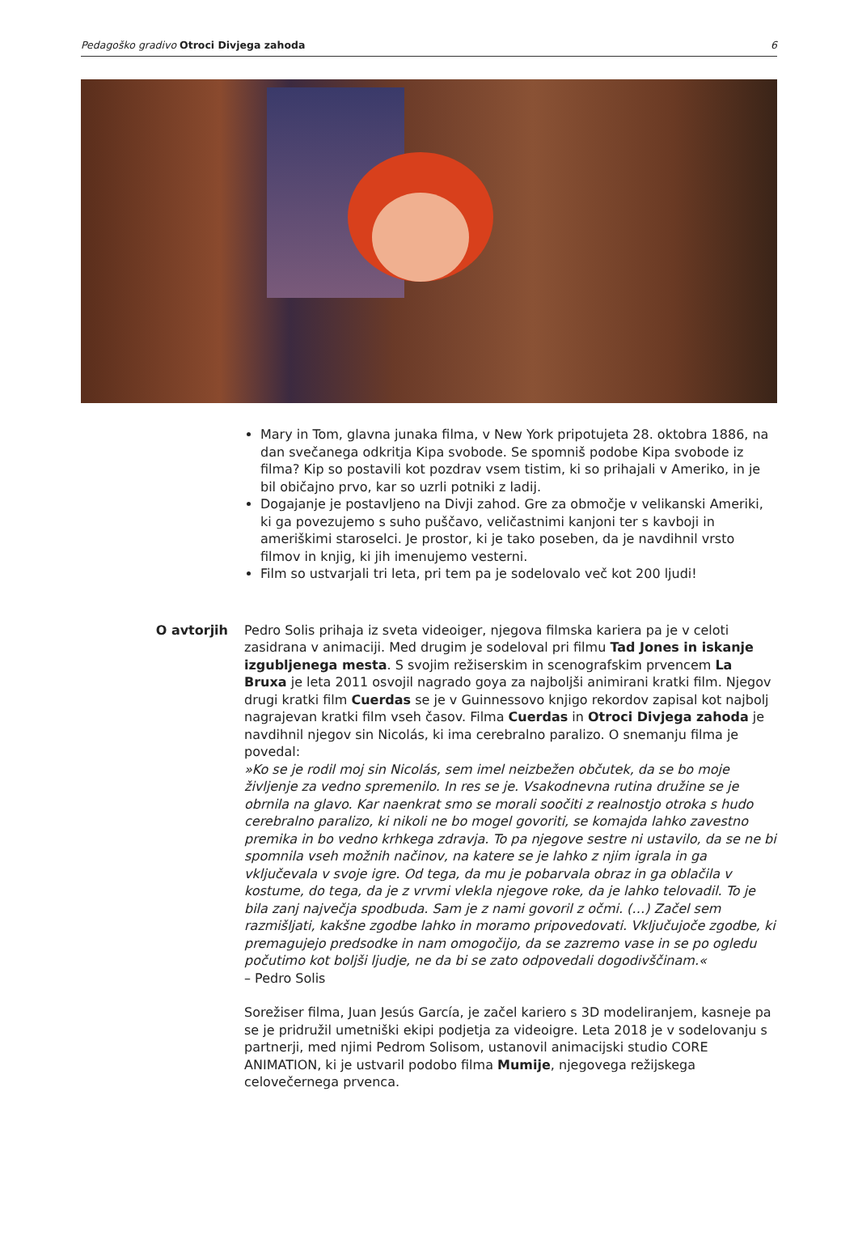Pedagoško gradivo Otroci Divjega zahoda 6
Mary in Tom, glavna junaka filma, v New York pripotujeta 28. oktobra 1886, na dan svečanega odkritja Kipa svobode. Se spomniš podobe Kipa svobode iz filma? Kip so postavili kot pozdrav vsem tistim, ki so prihajali v Ameriko, in je bil običajno prvo, kar so uzrli potniki z ladij.
Dogajanje je postavljeno na Divji zahod. Gre za območje v velikanski Ameriki, ki ga povezujemo s suho puščavo, veličastnimi kanjoni ter s kavboji in ameriškimi staroselci. Je prostor, ki je tako poseben, da je navdihnil vrsto filmov in knjig, ki jih imenujemo vesterni.
Film so ustvarjali tri leta, pri tem pa je sodelovalo več kot 200 ljudi!
O avtorjih Pedro Solis prihaja iz sveta videoiger, njegova filmska kariera pa je v celoti zasidrana v animaciji. Med drugim je sodeloval pri filmu Tad Jones in iskanje izgubljenega mesta. S svojim režiserskim in scenografskim prvencem La Bruxa je leta 2011 osvojil nagrado goya za najboljši animirani kratki film. Njegov drugi kratki film Cuerdas se je v Guinnessovo knjigo rekordov zapisal kot najbolj nagrajevan kratki film vseh časov. Filma Cuerdas in Otroci Divjega zahoda je navdihnil njegov sin Nicolás, ki ima cerebralno paralizo. O snemanju filma je povedal:
»Ko se je rodil moj sin Nicolás, sem imel neizbežen občutek, da se bo moje življenje za vedno spremenilo. In res se je. Vsakodnevna rutina družine se je obrnila na glavo. Kar naenkrat smo se morali soočiti z realnostjo otroka s hudo cerebralno paralizo, ki nikoli ne bo mogel govoriti, se komajda lahko zavestno premika in bo vedno krhkega zdravja. To pa njegove sestre ni ustavilo, da se ne bi spomnila vseh možnih načinov, na katere se je lahko z njim igrala in ga vključevala v svoje igre. Od tega, da mu je pobarvala obraz in ga oblačila v kostume, do tega, da je z vrvmi vlekla njegove roke, da je lahko telovadil. To je bila zanj največja spodbuda. Sam je z nami govoril z očmi. (…) Začel sem razmišljati, kakšne zgodbe lahko in moramo pripovedovati. Vključujoče zgodbe, ki premagujejo predsodke in nam omogočijo, da se zazremo vase in se po ogledu počutimo kot boljši ljudje, ne da bi se zato odpovedali dogodivščinam.«
– Pedro Solis
Sorežiser filma, Juan Jesús García, je začel kariero s 3D modeliranjem, kasneje pa se je pridružil umetniški ekipi podjetja za videoigre. Leta 2018 je v sodelovanju s partnerji, med njimi Pedrom Solisom, ustanovil animacijski studio CORE ANIMATION, ki je ustvaril podobo filma Mumije, njegovega režijskega celovečernega prvenca.